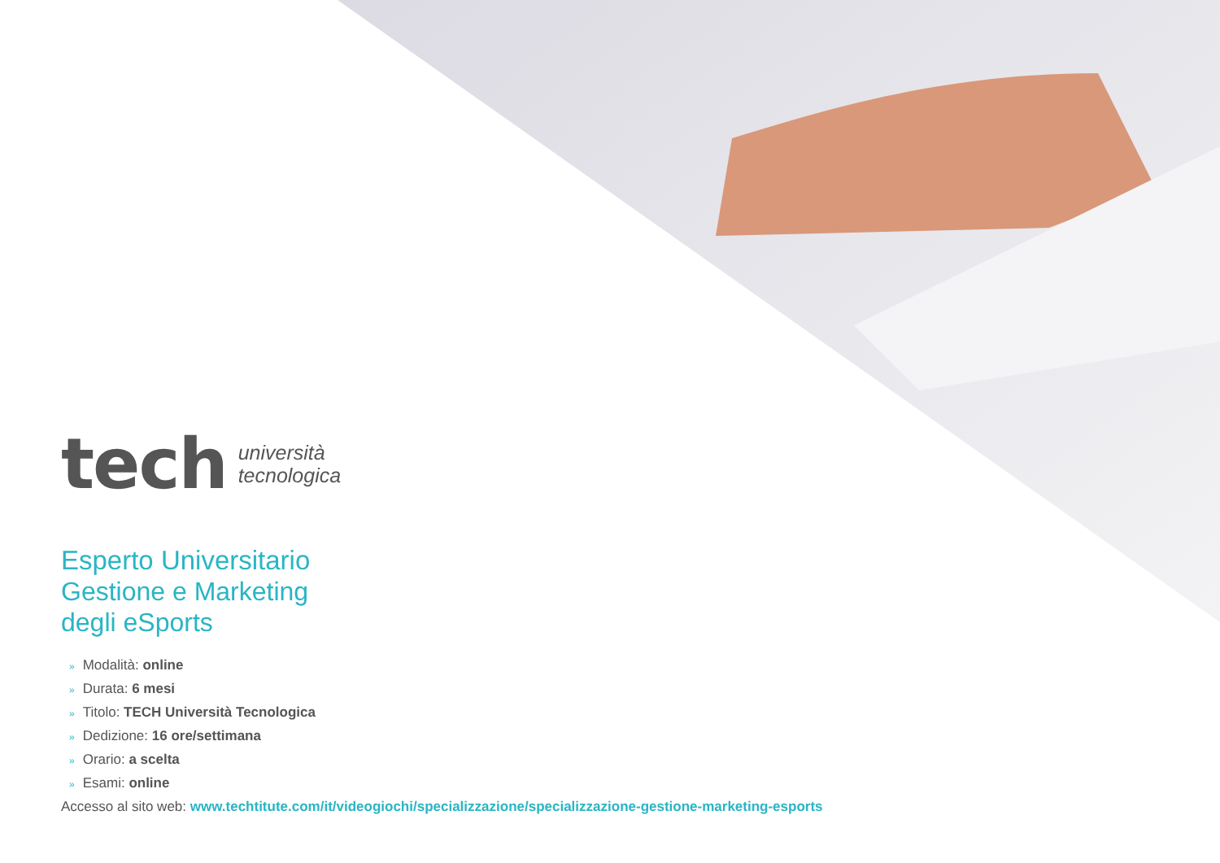tech
università
tecnologica
Esperto Universitario
Gestione e Marketing
degli eSports
» Modalità: online
» Durata: 6 mesi
» Titolo: TECH Università Tecnologica
» Dedizione: 16 ore/settimana
» Orario: a scelta
» Esami: online
Accesso al sito web: www.techtitute.com/it/videogiochi/specializzazione/specializzazione-gestione-marketing-esports